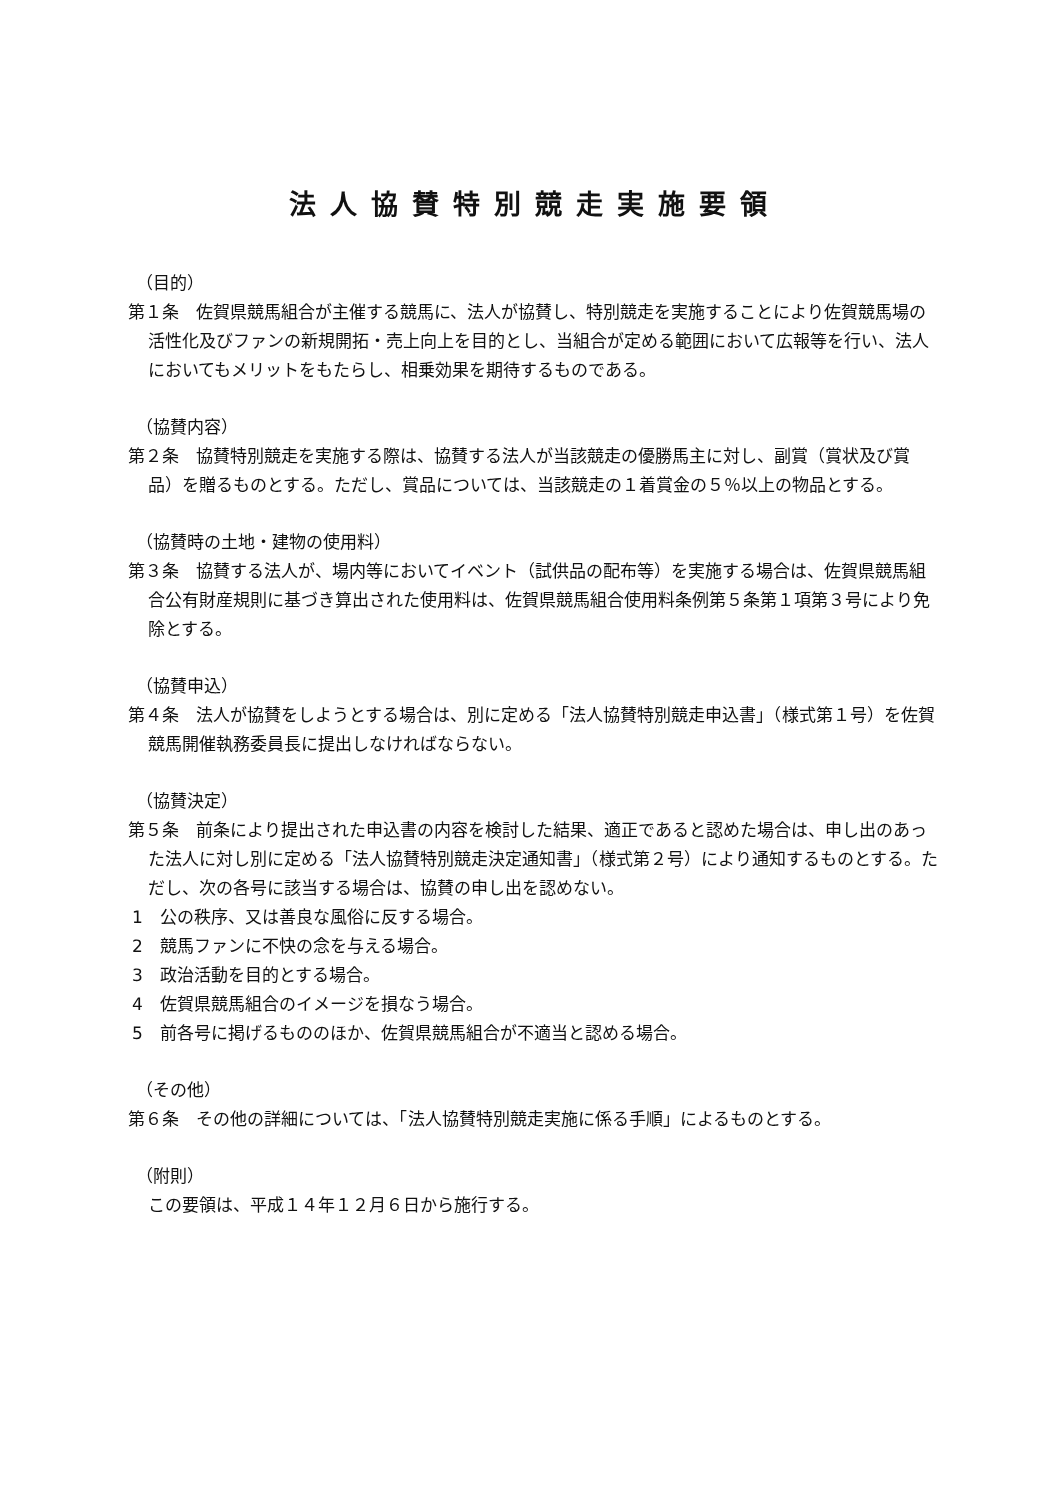法人協賛特別競走実施要領
（目的）
第１条　佐賀県競馬組合が主催する競馬に、法人が協賛し、特別競走を実施することにより佐賀競馬場の活性化及びファンの新規開拓・売上向上を目的とし、当組合が定める範囲において広報等を行い、法人においてもメリットをもたらし、相乗効果を期待するものである。
（協賛内容）
第２条　協賛特別競走を実施する際は、協賛する法人が当該競走の優勝馬主に対し、副賞（賞状及び賞品）を贈るものとする。ただし、賞品については、当該競走の１着賞金の５％以上の物品とする。
（協賛時の土地・建物の使用料）
第３条　協賛する法人が、場内等においてイベント（試供品の配布等）を実施する場合は、佐賀県競馬組合公有財産規則に基づき算出された使用料は、佐賀県競馬組合使用料条例第５条第１項第３号により免除とする。
（協賛申込）
第４条　法人が協賛をしようとする場合は、別に定める「法人協賛特別競走申込書」（様式第１号）を佐賀競馬開催執務委員長に提出しなければならない。
（協賛決定）
第５条　前条により提出された申込書の内容を検討した結果、適正であると認めた場合は、申し出のあった法人に対し別に定める「法人協賛特別競走決定通知書」（様式第２号）により通知するものとする。ただし、次の各号に該当する場合は、協賛の申し出を認めない。
1　公の秩序、又は善良な風俗に反する場合。
2　競馬ファンに不快の念を与える場合。
3　政治活動を目的とする場合。
4　佐賀県競馬組合のイメージを損なう場合。
5　前各号に掲げるもののほか、佐賀県競馬組合が不適当と認める場合。
（その他）
第６条　その他の詳細については、「法人協賛特別競走実施に係る手順」によるものとする。
（附則）
この要領は、平成１４年１２月６日から施行する。